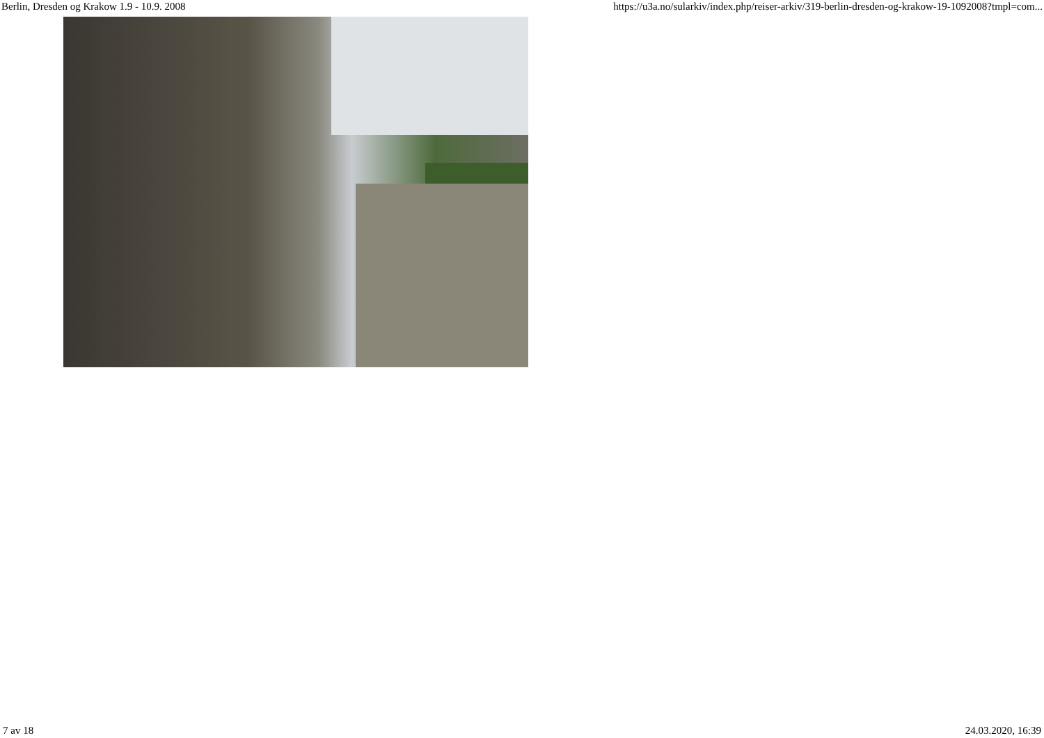Berlin, Dresden og Krakow 1.9 - 10.9. 2008 https://u3a.no/sularkiv/index.php/reiser-arkiv/319-berlin-dresden-og-krakow-19-1092008?tmpl=com...
7 av 18 24.03.2020, 16:39